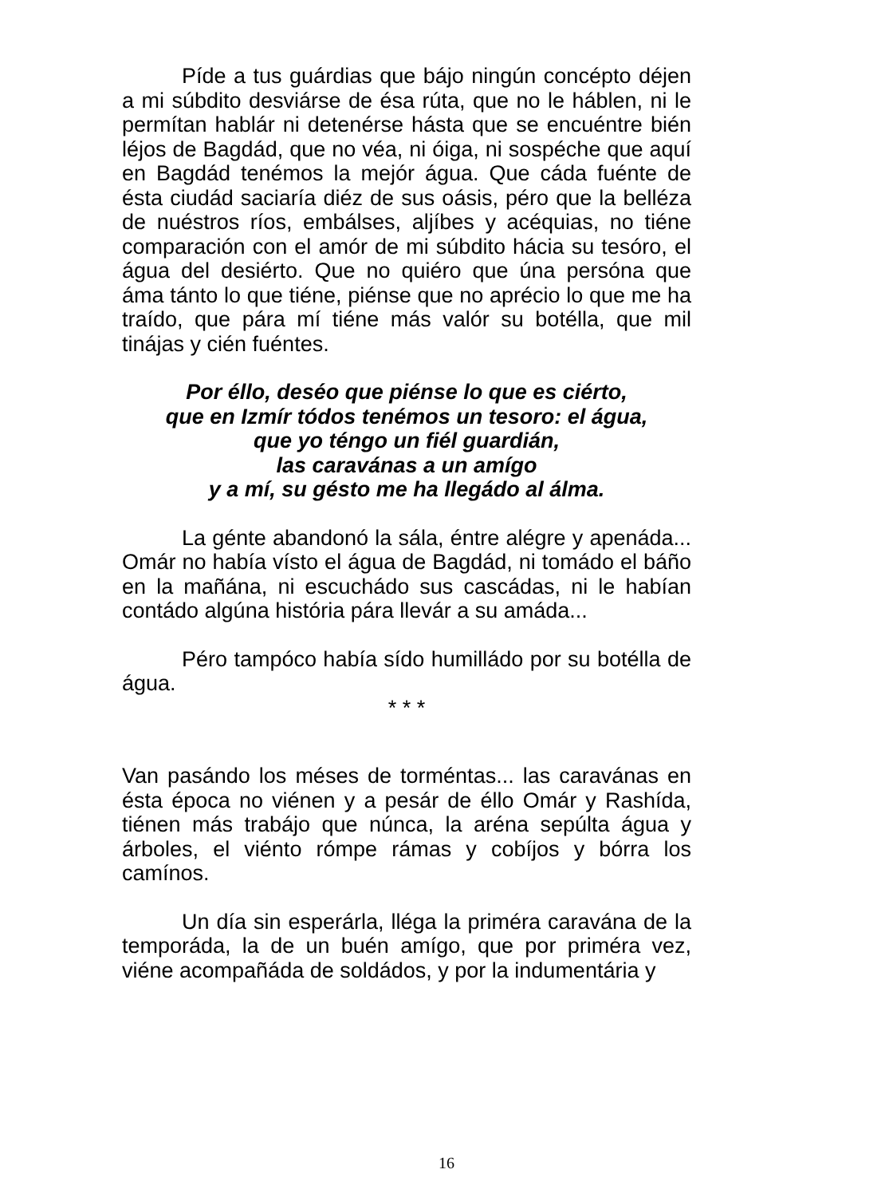Píde a tus guárdias que bájo ningún concépto déjen a mi súbdito desviárse de ésa rúta, que no le háblen, ni le permítan hablár ni detenérse hásta que se encuéntre bién léjos de Bagdád, que no véa, ni óiga, ni sospéche que aquí en Bagdád tenémos la mejór água. Que cáda fuénte de ésta ciudád saciaría diéz de sus oásis, péro que la belléza de nuéstros ríos, embálses, aljíbes y acéquias, no tiéne comparación con el amór de mi súbdito hácia su tesóro, el água del desiérto. Que no quiéro que úna persóna que áma tánto lo que tiéne, piénse que no aprécio lo que me ha traído, que pára mí tiéne más valór su botélla, que mil tinájas y cién fuéntes.
Por éllo, deséo que piénse lo que es ciérto,
que en Izmír tódos tenémos un tesoro: el água,
que yo téngo un fiél guardián,
las caravánas a un amígo
y a mí, su gésto me ha llegádo al álma.
La génte abandonó la sála, éntre alégre y apenáda... Omár no había vísto el água de Bagdád, ni tomádo el báño en la mañána, ni escuchádo sus cascádas, ni le habían contádo algúna história pára llevár a su amáda...
Péro tampóco había sído humilládo por su botélla de água.
* * *
Van pasándo los méses de torméntas... las caravánas en ésta época no viénen y a pesár de éllo Omár y Rashída, tiénen más trabájo que núnca, la aréna sepúlta água y árboles, el viénto rómpe rámas y cobíjos y bórra los camínos.
Un día sin esperárla, lléga la priméra caravána de la temporáda, la de un buén amígo, que por priméra vez, viéne acompañáda de soldádos, y por la indumentária y
16